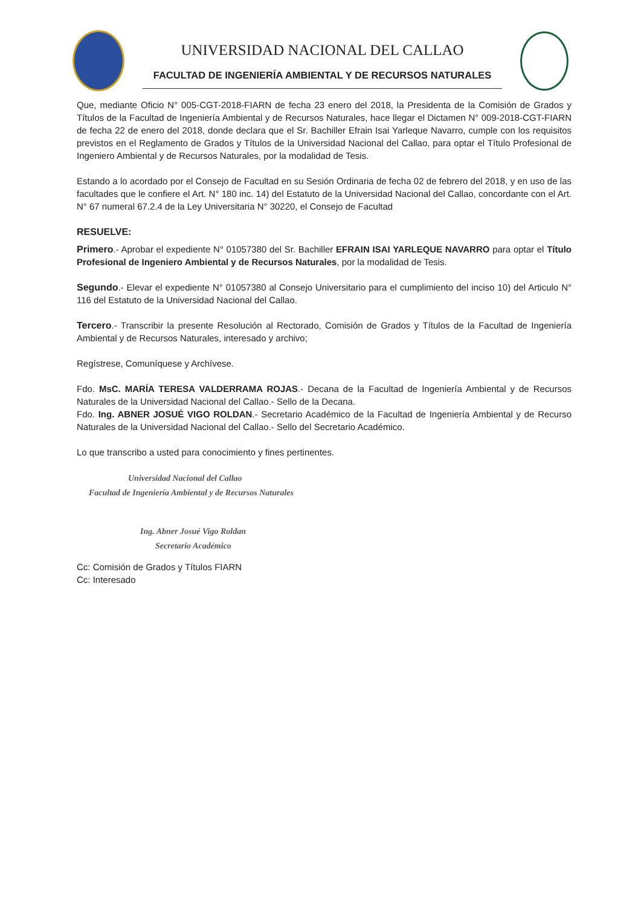UNIVERSIDAD NACIONAL DEL CALLAO
FACULTAD DE INGENIERÍA AMBIENTAL Y DE RECURSOS NATURALES
Que, mediante Oficio N° 005-CGT-2018-FIARN de fecha 23 enero del 2018, la Presidenta de la Comisión de Grados y Títulos de la Facultad de Ingeniería Ambiental y de Recursos Naturales, hace llegar el Dictamen N° 009-2018-CGT-FIARN de fecha 22 de enero del 2018, donde declara que el Sr. Bachiller Efrain Isai Yarleque Navarro, cumple con los requisitos previstos en el Reglamento de Grados y Títulos de la Universidad Nacional del Callao, para optar el Título Profesional de Ingeniero Ambiental y de Recursos Naturales, por la modalidad de Tesis.
Estando a lo acordado por el Consejo de Facultad en su Sesión Ordinaria de fecha 02 de febrero del 2018, y en uso de las facultades que le confiere el Art. N° 180 inc. 14) del Estatuto de la Universidad Nacional del Callao, concordante con el Art. N° 67 numeral 67.2.4 de la Ley Universitaria N° 30220, el Consejo de Facultad
RESUELVE:
Primero.- Aprobar el expediente N° 01057380 del Sr. Bachiller EFRAIN ISAI YARLEQUE NAVARRO para optar el Título Profesional de Ingeniero Ambiental y de Recursos Naturales, por la modalidad de Tesis.
Segundo.- Elevar el expediente N° 01057380 al Consejo Universitario para el cumplimiento del inciso 10) del Articulo N° 116 del Estatuto de la Universidad Nacional del Callao.
Tercero.- Transcribir la presente Resolución al Rectorado, Comisión de Grados y Títulos de la Facultad de Ingeniería Ambiental y de Recursos Naturales, interesado y archivo;
Regístrese, Comuníquese y Archívese.
Fdo. MsC. MARÍA TERESA VALDERRAMA ROJAS.- Decana de la Facultad de Ingeniería Ambiental y de Recursos Naturales de la Universidad Nacional del Callao.- Sello de la Decana.
Fdo. Ing. ABNER JOSUÉ VIGO ROLDAN.- Secretario Académico de la Facultad de Ingeniería Ambiental y de Recurso Naturales de la Universidad Nacional del Callao.- Sello del Secretario Académico.
Lo que transcribo a usted para conocimiento y fines pertinentes.
Universidad Nacional del Callao
Facultad de Ingeniería Ambiental y de Recursos Naturales
Ing. Abner Josué Vigo Roldan
Secretario Académico
Cc: Comisión de Grados y Títulos FIARN
Cc: Interesado